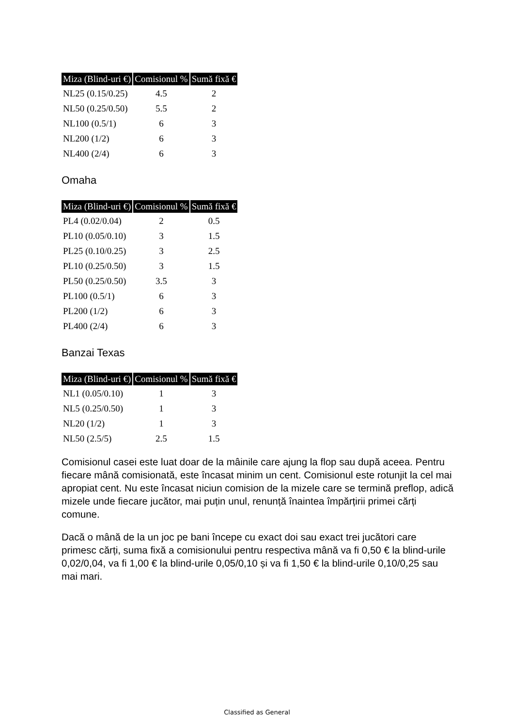| Miza (Blind-uri €) | Comisionul % | Sumă fixă € |
| --- | --- | --- |
| NL25 (0.15/0.25) | 4.5 | 2 |
| NL50 (0.25/0.50) | 5.5 | 2 |
| NL100 (0.5/1) | 6 | 3 |
| NL200 (1/2) | 6 | 3 |
| NL400 (2/4) | 6 | 3 |
Omaha
| Miza (Blind-uri €) | Comisionul % | Sumă fixă € |
| --- | --- | --- |
| PL4 (0.02/0.04) | 2 | 0.5 |
| PL10 (0.05/0.10) | 3 | 1.5 |
| PL25 (0.10/0.25) | 3 | 2.5 |
| PL10 (0.25/0.50) | 3 | 1.5 |
| PL50 (0.25/0.50) | 3.5 | 3 |
| PL100 (0.5/1) | 6 | 3 |
| PL200 (1/2) | 6 | 3 |
| PL400 (2/4) | 6 | 3 |
Banzai Texas
| Miza (Blind-uri €) | Comisionul % | Sumă fixă € |
| --- | --- | --- |
| NL1 (0.05/0.10) | 1 | 3 |
| NL5 (0.25/0.50) | 1 | 3 |
| NL20 (1/2) | 1 | 3 |
| NL50 (2.5/5) | 2.5 | 1.5 |
Comisionul casei este luat doar de la mâinile care ajung la flop sau după aceea. Pentru fiecare mână comisionată, este încasat minim un cent. Comisionul este rotunjit la cel mai apropiat cent. Nu este încasat niciun comision de la mizele care se termină preflop, adică mizele unde fiecare jucător, mai puțin unul, renunță înaintea împărțirii primei cărți comune.
Dacă o mână de la un joc pe bani începe cu exact doi sau exact trei jucători care primesc cărți, suma fixă a comisionului pentru respectiva mână va fi 0,50 € la blind-urile 0,02/0,04, va fi 1,00 € la blind-urile 0,05/0,10 și va fi 1,50 € la blind-urile 0,10/0,25 sau mai mari.
Classified as General